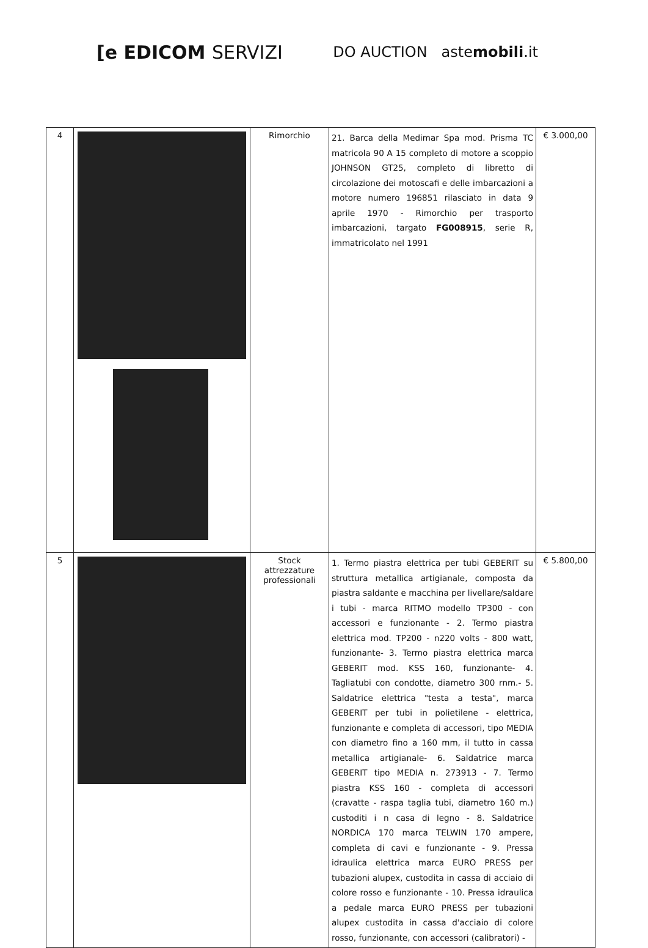[e EDICOM SERVIZI
DO AUCTION astemobili.it
| 4 | | Rimorchio | 21. Barca della Medimar Spa mod. Prisma TC matricola 90 A 15 completo di motore a scoppio JOHNSON GT25, completo di libretto di circolazione dei motoscafi e delle imbarcazioni a motore numero 196851 rilasciato in data 9 aprile 1970 - Rimorchio per trasporto imbarcazioni, targato FG008915 , serie R, immatricolato nel 1991 | € 3.000,00 |
| 5 | | Stock attrezzature professionali | 1. Termo piastra elettrica per tubi GEBERIT su struttura metallica artigianale, composta da piastra saldante e macchina per livellare/saldare i tubi - marca RITMO modello TP300 - con accessori e funzionante - 2. Termo piastra elettrica mod. TP200 - n220 volts - 800 watt, funzionante- 3. Termo piastra elettrica marca GEBERIT mod. KSS 160, funzionante- 4. Tagliatubi con condotte, diametro 300 rnm.- 5. Saldatrice elettrica "testa a testa", marca GEBERIT per tubi in polietilene - elettrica, funzionante e completa di accessori, tipo MEDIA con diametro fino a 160 mm, il tutto in cassa metallica artigianale- 6. Saldatrice marca GEBERIT tipo MEDIA n. 273913 - 7. Termo piastra KSS 160 - completa di accessori (cravatte - raspa taglia tubi, diametro 160 m.) custoditi i n casa di legno - 8. Saldatrice NORDICA 170 marca TELWIN 170 ampere, completa di cavi e funzionante - 9. Pressa idraulica elettrica marca EURO PRESS per tubazioni alupex, custodita in cassa di acciaio di colore rosso e funzionante - 10. Pressa idraulica a pedale marca EURO PRESS per tubazioni alupex custodita in cassa d'acciaio di colore rosso, funzionante, con accessori (calibratori) - | € 5.800,00 |